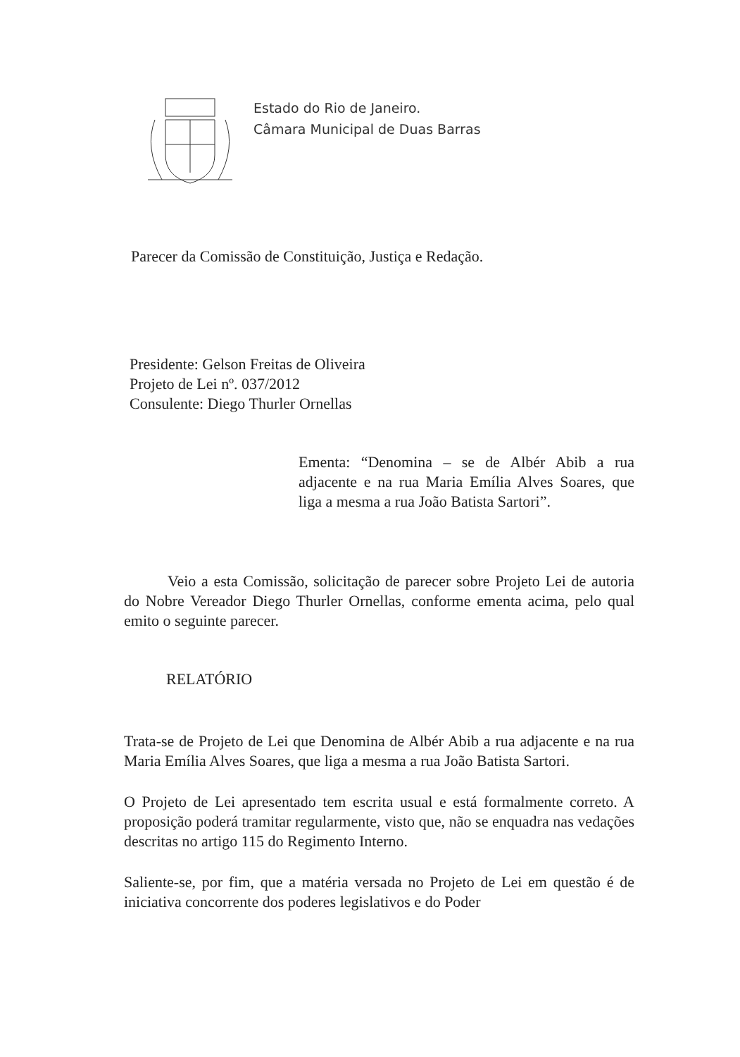Estado do Rio de Janeiro.
Câmara Municipal de Duas Barras
Parecer da Comissão de Constituição, Justiça e Redação.
Presidente: Gelson Freitas de Oliveira
Projeto de Lei nº. 037/2012
Consulente: Diego Thurler Ornellas
Ementa: “Denomina – se de Albér Abib a rua adjacente e na rua Maria Emília Alves Soares, que liga a mesma a rua João Batista Sartori”.
Veio a esta Comissão, solicitação de parecer sobre Projeto Lei de autoria do Nobre Vereador Diego Thurler Ornellas, conforme ementa acima, pelo qual emito o seguinte parecer.
RELATÓRIO
Trata-se de Projeto de Lei que Denomina de Albér Abib a rua adjacente e na rua Maria Emília Alves Soares, que liga a mesma a rua João Batista Sartori.
O Projeto de Lei apresentado tem escrita usual e está formalmente correto. A proposição poderá tramitar regularmente, visto que, não se enquadra nas vedações descritas no artigo 115 do Regimento Interno.
Saliente-se, por fim, que a matéria versada no Projeto de Lei em questão é de iniciativa concorrente dos poderes legislativos e do Poder